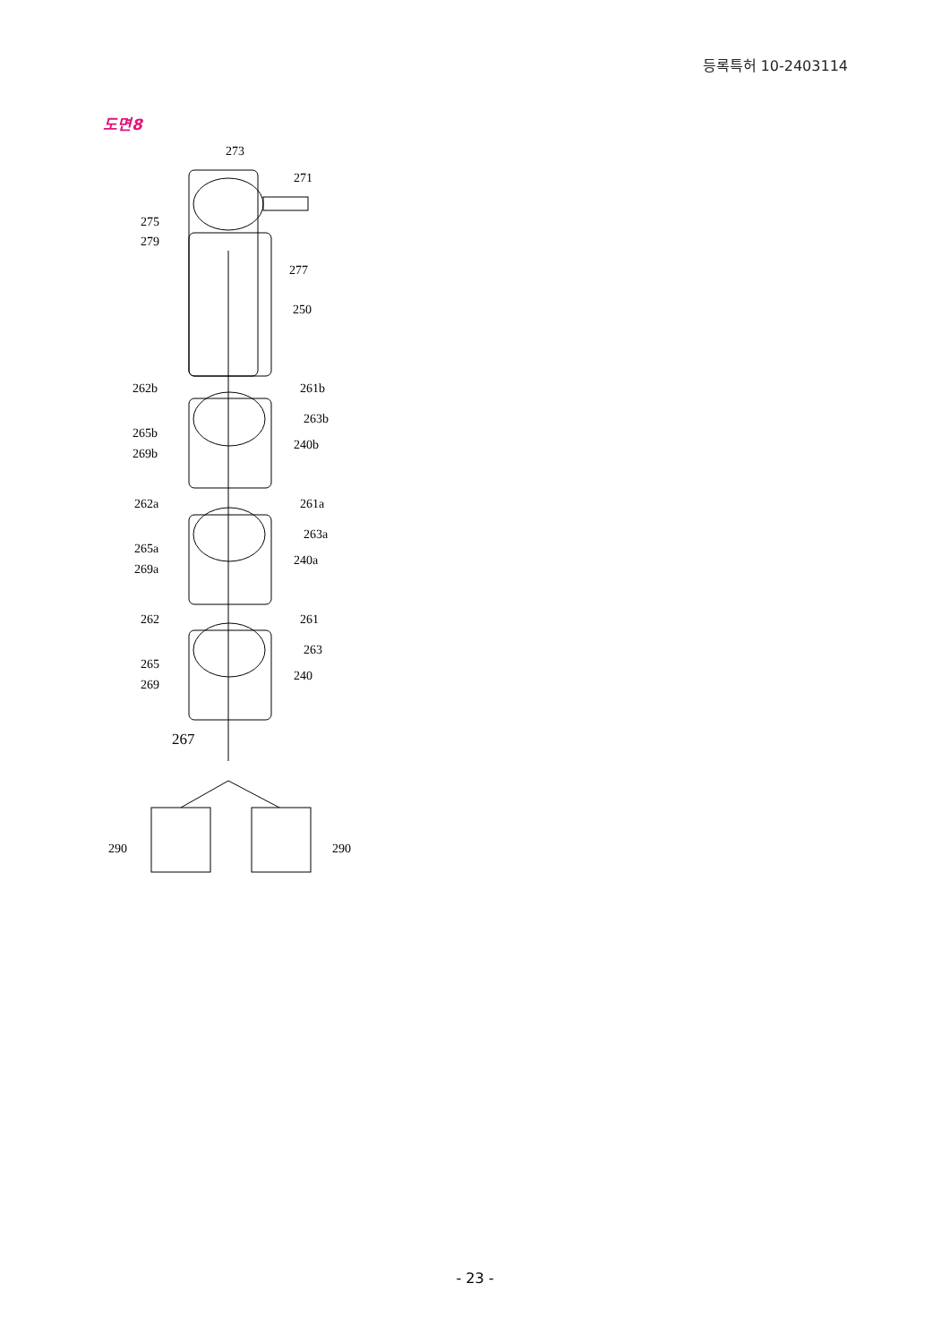등록특허 10-2403114
도면8
273
271
275
279
277
250
262b
261b
263b
265b
240b
269b
262a
261a
263a
265a
240a
269a
262
261
263
265
240
269
267
290
290
- 23 -